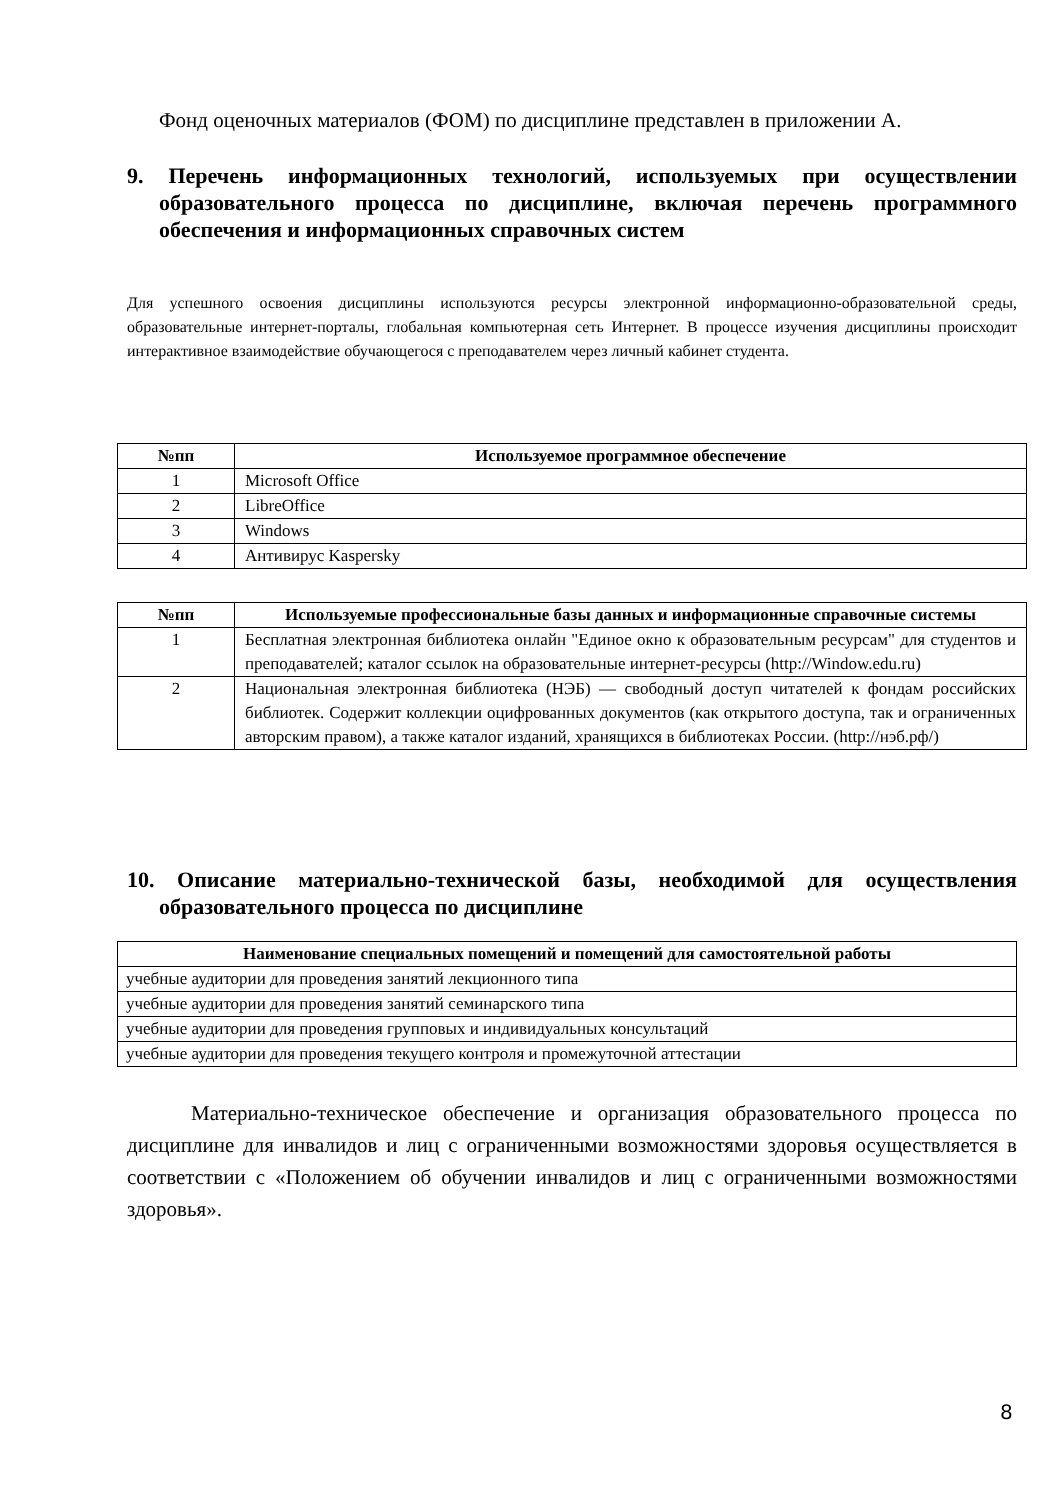Фонд оценочных материалов (ФОМ) по дисциплине представлен в приложении А.
9. Перечень информационных технологий, используемых при осуществлении образовательного процесса по дисциплине, включая перечень программного обеспечения и информационных справочных систем
Для успешного освоения дисциплины используются ресурсы электронной информационно-образовательной среды, образовательные интернет-порталы, глобальная компьютерная сеть Интернет. В процессе изучения дисциплины происходит интерактивное взаимодействие обучающегося с преподавателем через личный кабинет студента.
| №пп | Используемое программное обеспечение |
| --- | --- |
| 1 | Microsoft Office |
| 2 | LibreOffice |
| 3 | Windows |
| 4 | Антивирус Kaspersky |
| №пп | Используемые профессиональные базы данных и информационные справочные системы |
| --- | --- |
| 1 | Бесплатная электронная библиотека онлайн "Единое окно к образовательным ресурсам" для студентов и преподавателей; каталог ссылок на образовательные интернет-ресурсы (http://Window.edu.ru) |
| 2 | Национальная электронная библиотека (НЭБ) — свободный доступ читателей к фондам российских библиотек. Содержит коллекции оцифрованных документов (как открытого доступа, так и ограниченных авторским правом), а также каталог изданий, хранящихся в библиотеках России. (http://нэб.рф/) |
10. Описание материально-технической базы, необходимой для осуществления образовательного процесса по дисциплине
| Наименование специальных помещений и помещений для самостоятельной работы |
| --- |
| учебные аудитории для проведения занятий лекционного типа |
| учебные аудитории для проведения занятий семинарского типа |
| учебные аудитории для проведения групповых и индивидуальных консультаций |
| учебные аудитории для проведения текущего контроля и промежуточной аттестации |
Материально-техническое обеспечение и организация образовательного процесса по дисциплине для инвалидов и лиц с ограниченными возможностями здоровья осуществляется в соответствии с «Положением об обучении инвалидов и лиц с ограниченными возможностями здоровья».
8